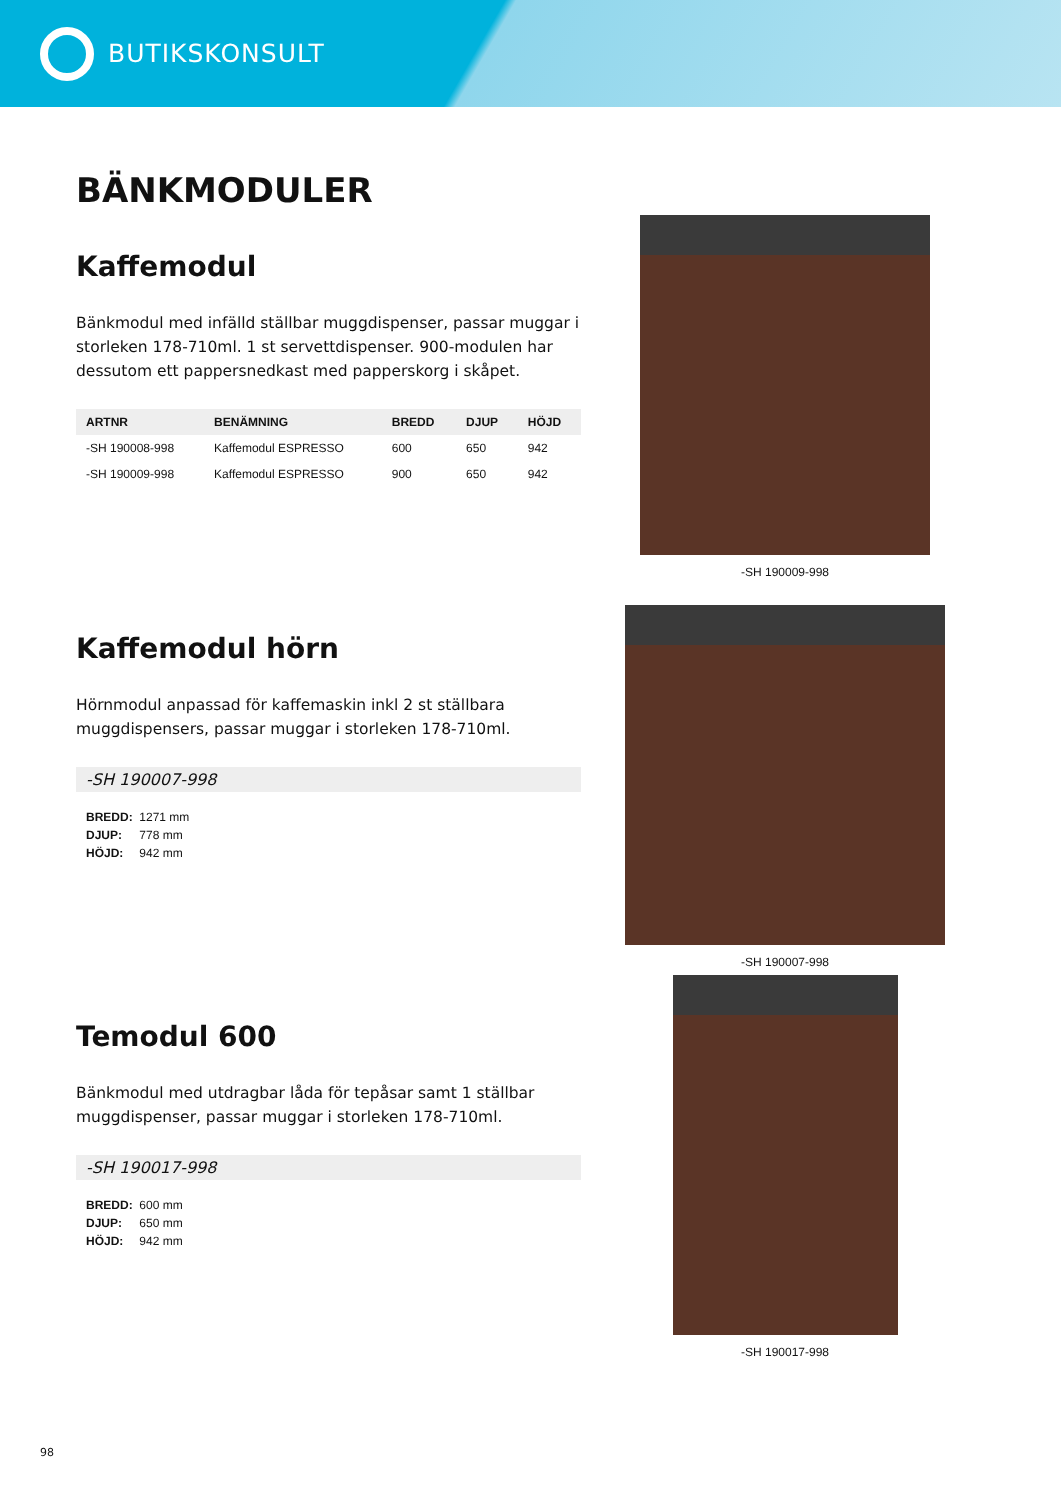BUTIKSKONSULT
BÄNKMODULER
Kaffemodul
Bänkmodul med infälld ställbar muggdispenser, passar muggar i storleken 178-710ml. 1 st servettdispenser. 900-modulen har dessutom ett pappersnedkast med papperskorg i skåpet.
| ARTNR | BENÄMNING | BREDD | DJUP | HÖJD |
| --- | --- | --- | --- | --- |
| -SH 190008-998 | Kaffemodul ESPRESSO | 600 | 650 | 942 |
| -SH 190009-998 | Kaffemodul ESPRESSO | 900 | 650 | 942 |
-SH 190009-998
Kaffemodul hörn
Hörnmodul anpassad för kaffemaskin inkl 2 st ställbara muggdispensers, passar muggar i storleken 178-710ml.
-SH 190007-998
BREDD: 1271 mm
DJUP: 778 mm
HÖJD: 942 mm
-SH 190007-998
Temodul 600
Bänkmodul med utdragbar låda för tepåsar samt 1 ställbar muggdispenser, passar muggar i storleken 178-710ml.
-SH 190017-998
BREDD: 600 mm
DJUP: 650 mm
HÖJD: 942 mm
-SH 190017-998
98